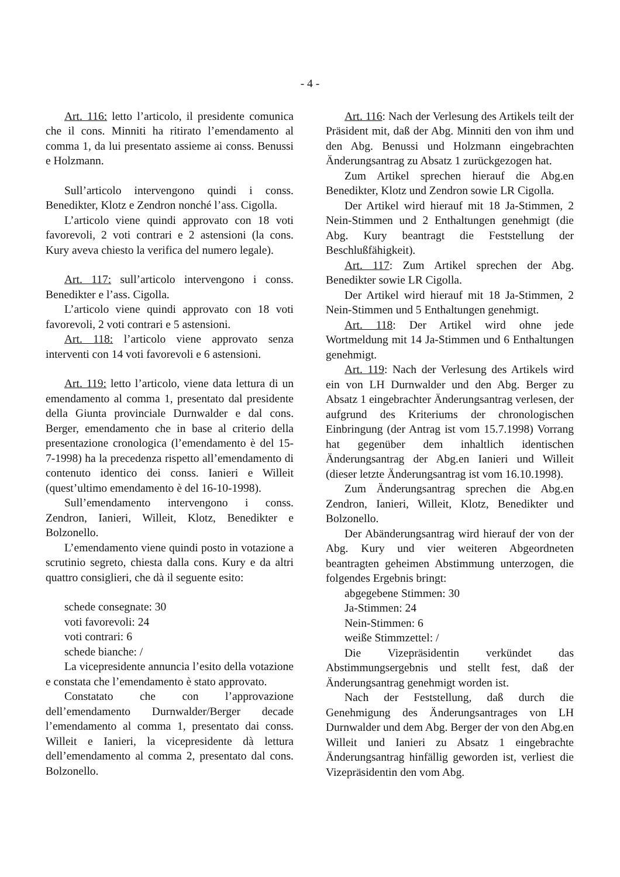- 4 -
Art. 116: letto l’articolo, il presidente comunica che il cons. Minniti ha ritirato l’emendamento al comma 1, da lui presentato assieme ai conss. Benussi e Holzmann.
Sull’articolo intervengono quindi i conss. Benedikter, Klotz e Zendron nonché l’ass. Cigolla.
L’articolo viene quindi approvato con 18 voti favorevoli, 2 voti contrari e 2 astensioni (la cons. Kury aveva chiesto la verifica del numero legale).
Art. 117: sull’articolo intervengono i conss. Benedikter e l’ass. Cigolla.
L’articolo viene quindi approvato con 18 voti favorevoli, 2 voti contrari e 5 astensioni.
Art. 118: l’articolo viene approvato senza interventi con 14 voti favorevoli e 6 astensioni.
Art. 119: letto l’articolo, viene data lettura di un emendamento al comma 1, presentato dal presidente della Giunta provinciale Durnwalder e dal cons. Berger, emendamento che in base al criterio della presentazione cronologica (l’emendamento è del 15-7-1998) ha la precedenza rispetto all’emendamento di contenuto identico dei conss. Ianieri e Willeit (quest’ultimo emendamento è del 16-10-1998).
Sull’emendamento intervengono i conss. Zendron, Ianieri, Willeit, Klotz, Benedikter e Bolzonello.
L’emendamento viene quindi posto in votazione a scrutinio segreto, chiesta dalla cons. Kury e da altri quattro consiglieri, che dà il seguente esito:
schede consegnate: 30
voti favorevoli: 24
voti contrari: 6
schede bianche: /
La vicepresidente annuncia l’esito della votazione e constata che l’emendamento è stato approvato.
Constatato che con l’approvazione dell’emendamento Durnwalder/Berger decade l’emendamento al comma 1, presentato dai conss. Willeit e Ianieri, la vicepresidente dà lettura dell’emendamento al comma 2, presentato dal cons. Bolzonello.
Art. 116: Nach der Verlesung des Artikels teilt der Präsident mit, daß der Abg. Minniti den von ihm und den Abg. Benussi und Holzmann eingebrachten Änderungsantrag zu Absatz 1 zurückgezogen hat.
Zum Artikel sprechen hierauf die Abg.en Benedikter, Klotz und Zendron sowie LR Cigolla.
Der Artikel wird hierauf mit 18 Ja-Stimmen, 2 Nein-Stimmen und 2 Enthaltungen genehmigt (die Abg. Kury beantragt die Feststellung der Beschlußfähigkeit).
Art. 117: Zum Artikel sprechen der Abg. Benedikter sowie LR Cigolla.
Der Artikel wird hierauf mit 18 Ja-Stimmen, 2 Nein-Stimmen und 5 Enthaltungen genehmigt.
Art. 118: Der Artikel wird ohne jede Wortmeldung mit 14 Ja-Stimmen und 6 Enthaltungen genehmigt.
Art. 119: Nach der Verlesung des Artikels wird ein von LH Durnwalder und den Abg. Berger zu Absatz 1 eingebrachter Änderungsantrag verlesen, der aufgrund des Kriteriums der chronologischen Einbringung (der Antrag ist vom 15.7.1998) Vorrang hat gegenüber dem inhaltlich identischen Änderungsantrag der Abg.en Ianieri und Willeit (dieser letzte Änderungsantrag ist vom 16.10.1998).
Zum Änderungsantrag sprechen die Abg.en Zendron, Ianieri, Willeit, Klotz, Benedikter und Bolzonello.
Der Abänderungsantrag wird hierauf der von der Abg. Kury und vier weiteren Abgeordneten beantragten geheimen Abstimmung unterzogen, die folgendes Ergebnis bringt:
abgegebene Stimmen: 30
Ja-Stimmen: 24
Nein-Stimmen: 6
weiße Stimmzettel: /
Die Vizepräsidentin verkündet das Abstimmungsergebnis und stellt fest, daß der Änderungsantrag genehmigt worden ist.
Nach der Feststellung, daß durch die Genehmigung des Änderungsantrages von LH Durnwalder und dem Abg. Berger der von den Abg.en Willeit und Ianieri zu Absatz 1 eingebrachte Änderungsantrag hinfällig geworden ist, verliest die Vizepräsidentin den vom Abg.